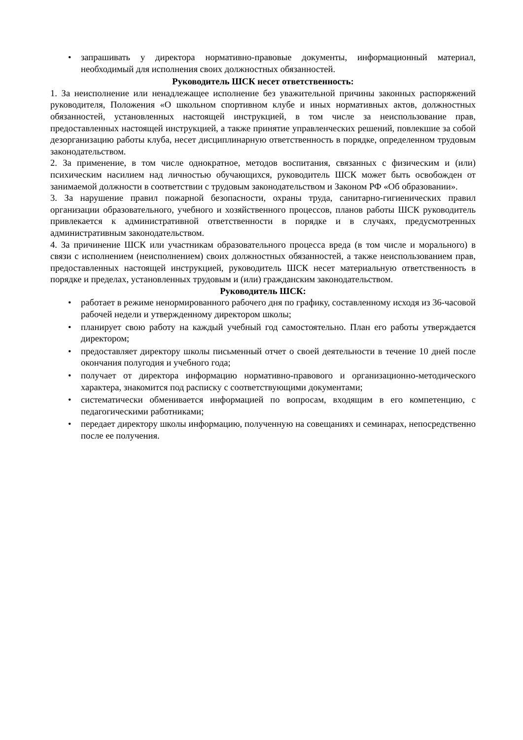• запрашивать у директора нормативно-правовые документы, информационный материал, необходимый для исполнения своих должностных обязанностей.
Руководитель ШСК несет ответственность:
1. За неисполнение или ненадлежащее исполнение без уважительной причины законных распоряжений руководителя, Положения «О школьном спортивном клубе и иных нормативных актов, должностных обязанностей, установленных настоящей инструкцией, в том числе за неиспользование прав, предоставленных настоящей инструкцией, а также принятие управленческих решений, повлекшие за собой дезорганизацию работы клуба, несет дисциплинарную ответственность в порядке, определенном трудовым законодательством.
2. За применение, в том числе однократное, методов воспитания, связанных с физическим и (или) психическим насилием над личностью обучающихся, руководитель ШСК может быть освобожден от занимаемой должности в соответствии с трудовым законодательством и Законом РФ «Об образовании».
3. За нарушение правил пожарной безопасности, охраны труда, санитарно-гигиенических правил организации образовательного, учебного и хозяйственного процессов, планов работы ШСК руководитель привлекается к административной ответственности в порядке и в случаях, предусмотренных административным законодательством.
4. За причинение ШСК или участникам образовательного процесса вреда (в том числе и морального) в связи с исполнением (неисполнением) своих должностных обязанностей, а также неиспользованием прав, предоставленных настоящей инструкцией, руководитель ШСК несет материальную ответственность в порядке и пределах, установленных трудовым и (или) гражданским законодательством.
Руководитель ШСК:
• работает в режиме ненормированного рабочего дня по графику, составленному исходя из 36-часовой рабочей недели и утвержденному директором школы;
• планирует свою работу на каждый учебный год самостоятельно. План его работы утверждается директором;
• предоставляет директору школы письменный отчет о своей деятельности в течение 10 дней после окончания полугодия и учебного года;
• получает от директора информацию нормативно-правового и организационно-методического характера, знакомится под расписку с соответствующими документами;
• систематически обменивается информацией по вопросам, входящим в его компетенцию, с педагогическими работниками;
• передает директору школы информацию, полученную на совещаниях и семинарах, непосредственно после ее получения.